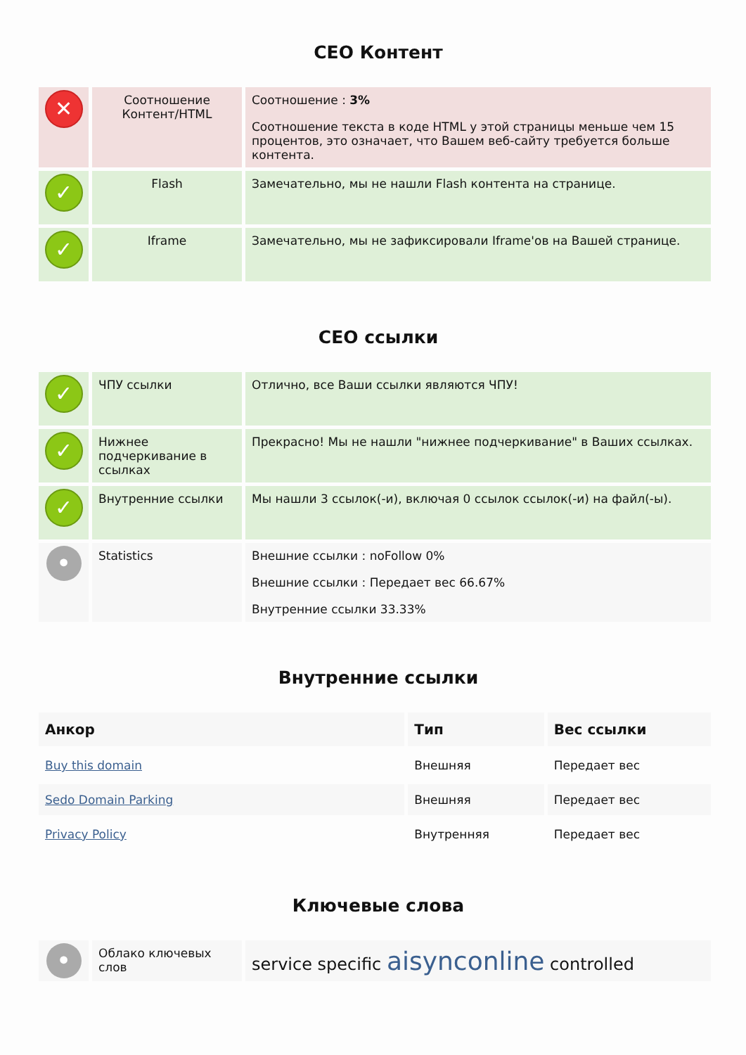СЕО Контент
| ✕ | Соотношение Контент/HTML | Соотношение : 3% Соотношение текста в коде HTML у этой страницы меньше чем 15 процентов, это означает, что Вашем веб-сайту требуется больше контента. |
| ✓ | Flash | Замечательно, мы не нашли Flash контента на странице. |
| ✓ | Iframe | Замечательно, мы не зафиксировали Iframe'ов на Вашей странице. |
СЕО ссылки
| ✓ | ЧПУ ссылки | Отлично, все Ваши ссылки являются ЧПУ! |
| ✓ | Нижнее подчеркивание в ссылках | Прекрасно! Мы не нашли "нижнее подчеркивание" в Ваших ссылках. |
| ✓ | Внутренние ссылки | Мы нашли 3 ссылок(-и), включая 0 ссылок ссылок(-и) на файл(-ы). |
| • | Statistics | Внешние ссылки : noFollow 0% Внешние ссылки : Передает вес 66.67% Внутренние ссылки 33.33% |
Внутренние ссылки
| Анкор | Тип | Вес ссылки |
| --- | --- | --- |
| Buy this domain | Внешняя | Передает вес |
| Sedo Domain Parking | Внешняя | Передает вес |
| Privacy Policy | Внутренняя | Передает вес |
Ключевые слова
| • | Облако ключевых слов | service specific aisynconline controlled |